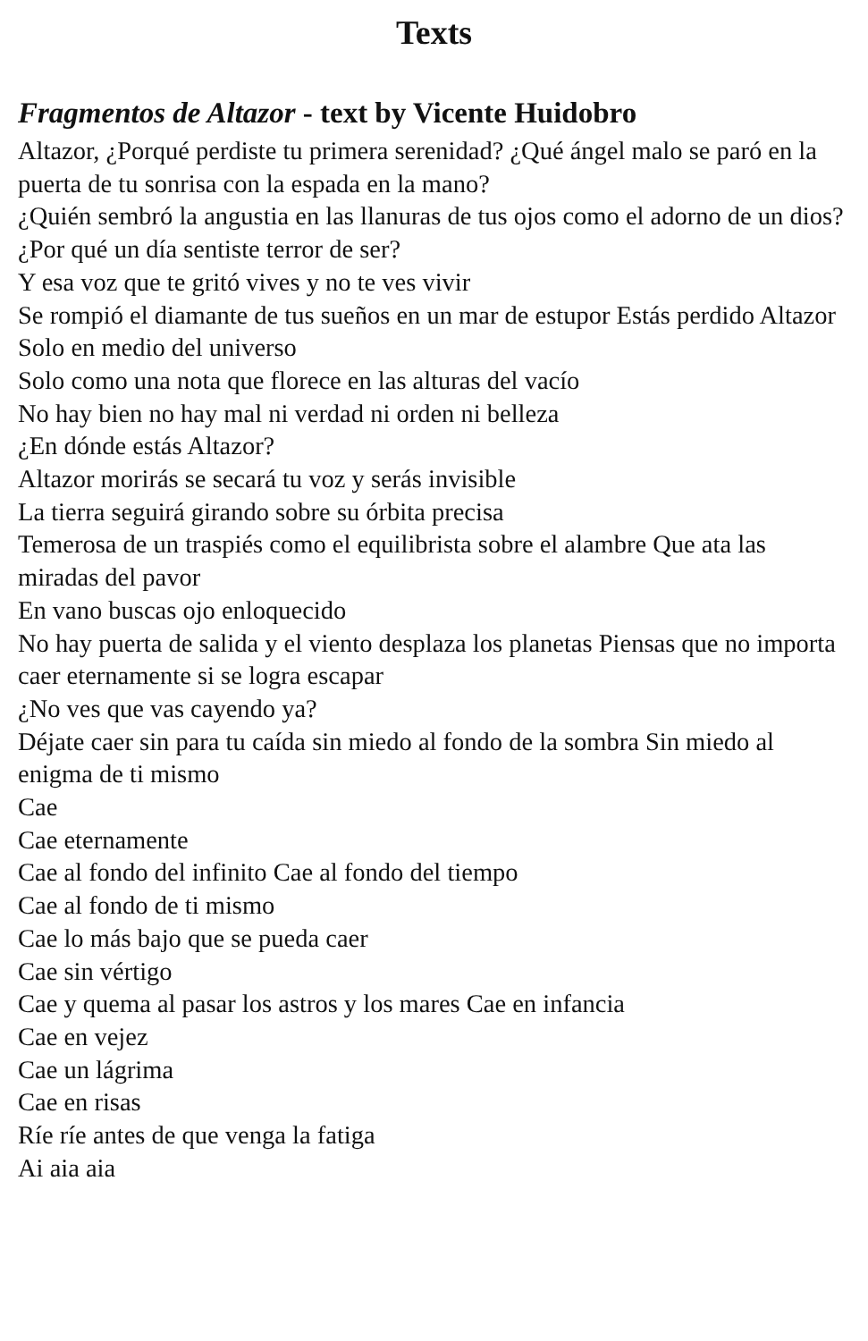Texts
Fragmentos de Altazor - text by Vicente Huidobro
Altazor, ¿Porqué perdiste tu primera serenidad? ¿Qué ángel malo se paró en la puerta de tu sonrisa con la espada en la mano?
¿Quién sembró la angustia en las llanuras de tus ojos como el adorno de un dios?
¿Por qué un día sentiste terror de ser?
Y esa voz que te gritó vives y no te ves vivir
Se rompió el diamante de tus sueños en un mar de estupor Estás perdido Altazor
Solo en medio del universo
Solo como una nota que florece en las alturas del vacío
No hay bien no hay mal ni verdad ni orden ni belleza
¿En dónde estás Altazor?
Altazor morirás se secará tu voz y serás invisible
La tierra seguirá girando sobre su órbita precisa
Temerosa de un traspiés como el equilibrista sobre el alambre Que ata las miradas del pavor
En vano buscas ojo enloquecido
No hay puerta de salida y el viento desplaza los planetas Piensas que no importa caer eternamente si se logra escapar
¿No ves que vas cayendo ya?
Déjate caer sin para tu caída sin miedo al fondo de la sombra Sin miedo al enigma de ti mismo
Cae
Cae eternamente
Cae al fondo del infinito Cae al fondo del tiempo
Cae al fondo de ti mismo
Cae lo más bajo que se pueda caer
Cae sin vértigo
Cae y quema al pasar los astros y los mares Cae en infancia
Cae en vejez
Cae un lágrima
Cae en risas
Ríe ríe antes de que venga la fatiga
Ai aia aia